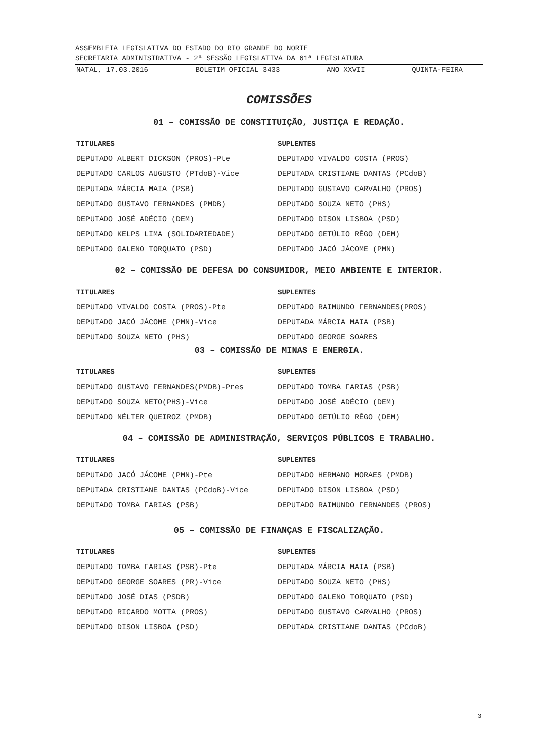ASSEMBLEIA LEGISLATIVA DO ESTADO DO RIO GRANDE DO NORTE
SECRETARIA ADMINISTRATIVA - 2ª SESSÃO LEGISLATIVA DA 61ª LEGISLATURA
NATAL, 17.03.2016 BOLETIM OFICIAL 3433 ANO XXVII QUINTA-FEIRA
COMISSÕES
01 – COMISSÃO DE CONSTITUIÇÃO, JUSTIÇA E REDAÇÃO.
| TITULARES | SUPLENTES |
| --- | --- |
| DEPUTADO ALBERT DICKSON (PROS)-Pte | DEPUTADO VIVALDO COSTA (PROS) |
| DEPUTADO CARLOS AUGUSTO (PTdoB)-Vice | DEPUTADA CRISTIANE DANTAS (PCdoB) |
| DEPUTADA MÁRCIA MAIA (PSB) | DEPUTADO GUSTAVO CARVALHO (PROS) |
| DEPUTADO GUSTAVO FERNANDES (PMDB) | DEPUTADO SOUZA NETO (PHS) |
| DEPUTADO JOSÉ ADÉCIO (DEM) | DEPUTADO DISON LISBOA (PSD) |
| DEPUTADO KELPS LIMA (SOLIDARIEDADE) | DEPUTADO GETÚLIO RÊGO (DEM) |
| DEPUTADO GALENO TORQUATO (PSD) | DEPUTADO JACÓ JÁCOME (PMN) |
02 – COMISSÃO DE DEFESA DO CONSUMIDOR, MEIO AMBIENTE E INTERIOR.
| TITULARES | SUPLENTES |
| --- | --- |
| DEPUTADO VIVALDO COSTA (PROS)-Pte | DEPUTADO RAIMUNDO FERNANDES(PROS) |
| DEPUTADO JACÓ JÁCOME (PMN)-Vice | DEPUTADA MÁRCIA MAIA (PSB) |
| DEPUTADO SOUZA NETO (PHS) | DEPUTADO GEORGE SOARES |
03 – COMISSÃO DE MINAS E ENERGIA.
| TITULARES | SUPLENTES |
| --- | --- |
| DEPUTADO GUSTAVO FERNANDES(PMDB)-Pres | DEPUTADO TOMBA FARIAS (PSB) |
| DEPUTADO SOUZA NETO(PHS)-Vice | DEPUTADO JOSÉ ADÉCIO (DEM) |
| DEPUTADO NÉLTER QUEIROZ (PMDB) | DEPUTADO GETÚLIO RÊGO (DEM) |
04 – COMISSÃO DE ADMINISTRAÇÃO, SERVIÇOS PÚBLICOS E TRABALHO.
| TITULARES | SUPLENTES |
| --- | --- |
| DEPUTADO JACÓ JÁCOME (PMN)-Pte | DEPUTADO HERMANO MORAES (PMDB) |
| DEPUTADA CRISTIANE DANTAS (PCdoB)-Vice | DEPUTADO DISON LISBOA (PSD) |
| DEPUTADO TOMBA FARIAS (PSB) | DEPUTADO RAIMUNDO FERNANDES (PROS) |
05 – COMISSÃO DE FINANÇAS E FISCALIZAÇÃO.
| TITULARES | SUPLENTES |
| --- | --- |
| DEPUTADO TOMBA FARIAS (PSB)-Pte | DEPUTADA MÁRCIA MAIA (PSB) |
| DEPUTADO GEORGE SOARES (PR)-Vice | DEPUTADO SOUZA NETO (PHS) |
| DEPUTADO JOSÉ DIAS (PSDB) | DEPUTADO GALENO TORQUATO (PSD) |
| DEPUTADO RICARDO MOTTA (PROS) | DEPUTADO GUSTAVO CARVALHO (PROS) |
| DEPUTADO DISON LISBOA (PSD) | DEPUTADA CRISTIANE DANTAS (PCdoB) |
3